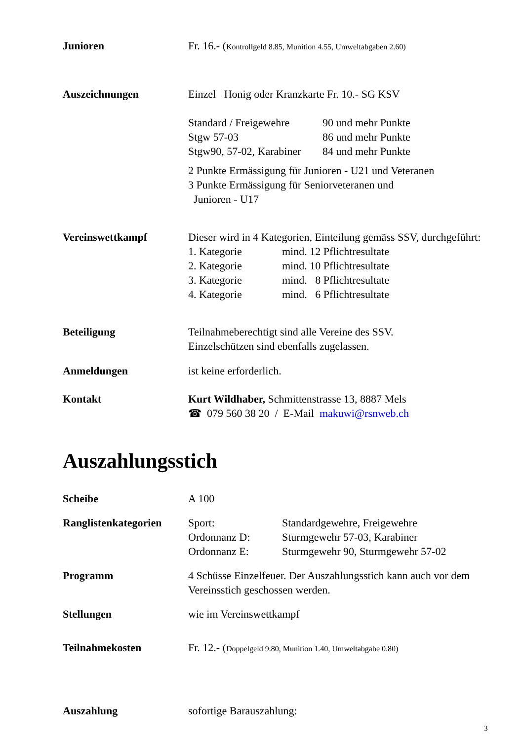Junioren Fr. 16.- (Kontrollgeld 8.85, Munition 4.55, Umweltabgaben 2.60)
Auszeichnungen Einzel Honig oder Kranzkarte Fr. 10.- SG KSV
Standard / Freigewehre
Stgw 57-03
Stgw90, 57-02, Karabiner
90 und mehr Punkte
86 und mehr Punkte
84 und mehr Punkte
2 Punkte Ermässigung für Junioren - U21 und Veteranen
3 Punkte Ermässigung für Seniorveteranen und
Junioren - U17
Vereinswettkampf Dieser wird in 4 Kategorien, Einteilung gemäss SSV, durchgeführt:
1. Kategorie
2. Kategorie
3. Kategorie
4. Kategorie
mind. 12 Pflichtresultate
mind. 10 Pflichtresultate
mind. 8 Pflichtresultate
mind. 6 Pflichtresultate
Beteiligung Teilnahmeberechtigt sind alle Vereine des SSV.
Einzelschützen sind ebenfalls zugelassen.
Anmeldungen ist keine erforderlich.
Kontakt Kurt Wildhaber, Schmittenstrasse 13, 8887 Mels
☎ 079 560 38 20 / E-Mail makuwi@rsnweb.ch
Auszahlungsstich
Scheibe A 100
Ranglistenkategorien
Sport:
Ordonnanz D:
Ordonnanz E:
Standardgewehre, Freigewehre
Sturmgewehr 57-03, Karabiner
Sturmgewehr 90, Sturmgewehr 57-02
Programm 4 Schüsse Einzelfeuer. Der Auszahlungsstich kann auch vor dem Vereinsstich geschossen werden.
Stellungen wie im Vereinswettkampf
Teilnahmekosten Fr. 12.- (Doppelgeld 9.80, Munition 1.40, Umweltabgabe 0.80)
Auszahlung sofortige Barauszahlung:
3